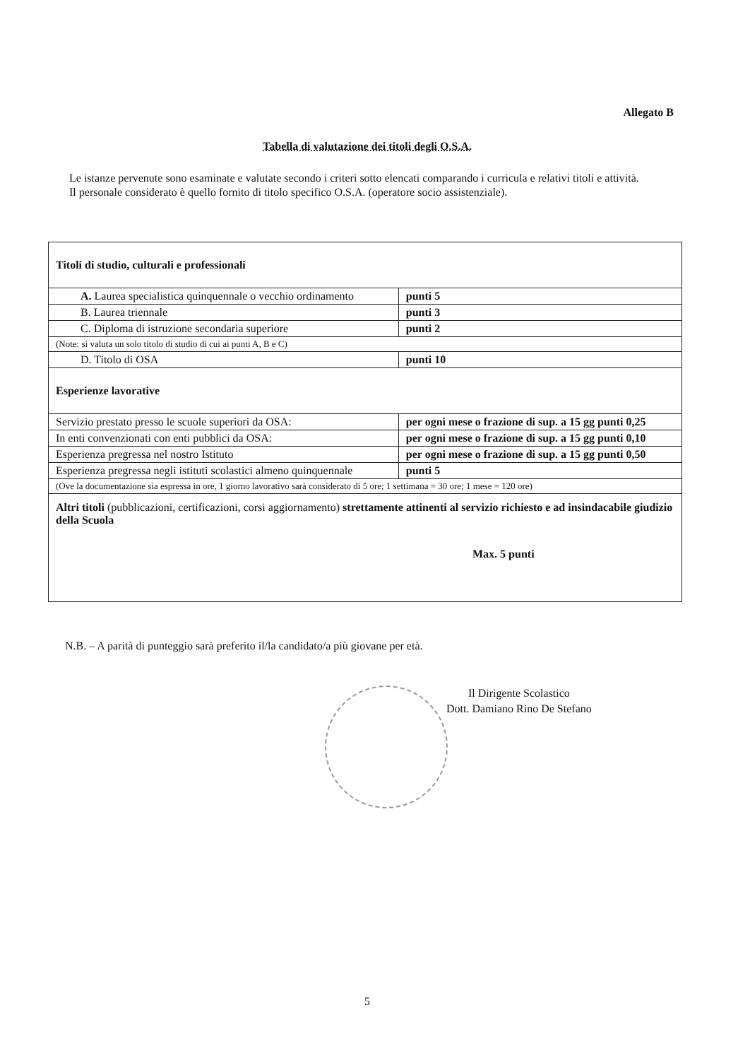Allegato B
Tabella di valutazione dei titoli degli O.S.A.
Le istanze pervenute sono esaminate e valutate secondo i criteri sotto elencati comparando i curricula e relativi titoli e attività.
Il personale considerato è quello fornito di titolo specifico O.S.A. (operatore socio assistenziale).
| Titoli di studio, culturali e professionali | |
| A. Laurea specialistica quinquennale o vecchio ordinamento | punti 5 |
| B. Laurea triennale | punti 3 |
| C. Diploma di istruzione secondaria superiore | punti 2 |
| (Note: si valuta un solo titolo di studio di cui ai punti A, B e C) | |
| D. Titolo di OSA | punti 10 |
| Esperienze lavorative | |
| Servizio prestato presso le scuole superiori da OSA: | per ogni mese o frazione di sup. a 15 gg punti 0,25 |
| In enti convenzionati con enti pubblici da OSA: | per ogni mese o frazione di sup. a 15 gg punti 0,10 |
| Esperienza pregressa nel nostro Istituto | per ogni mese o frazione di sup. a 15 gg punti 0,50 |
| Esperienza pregressa negli istituti scolastici almeno quinquennale | punti 5 |
| (Ove la documentazione sia espressa in ore, 1 giorno lavorativo sarà considerato di 5 ore; 1 settimana = 30 ore; 1 mese = 120 ore) | |
| Altri titoli (pubblicazioni, certificazioni, corsi aggiornamento) strettamente attinenti al servizio richiesto e ad insindacabile giudizio della Scuola Max. 5 punti | |
N.B. – A parità di punteggio sarà preferito il/la candidato/a più giovane per età.
Il Dirigente Scolastico
Dott. Damiano Rino De Stefano
5